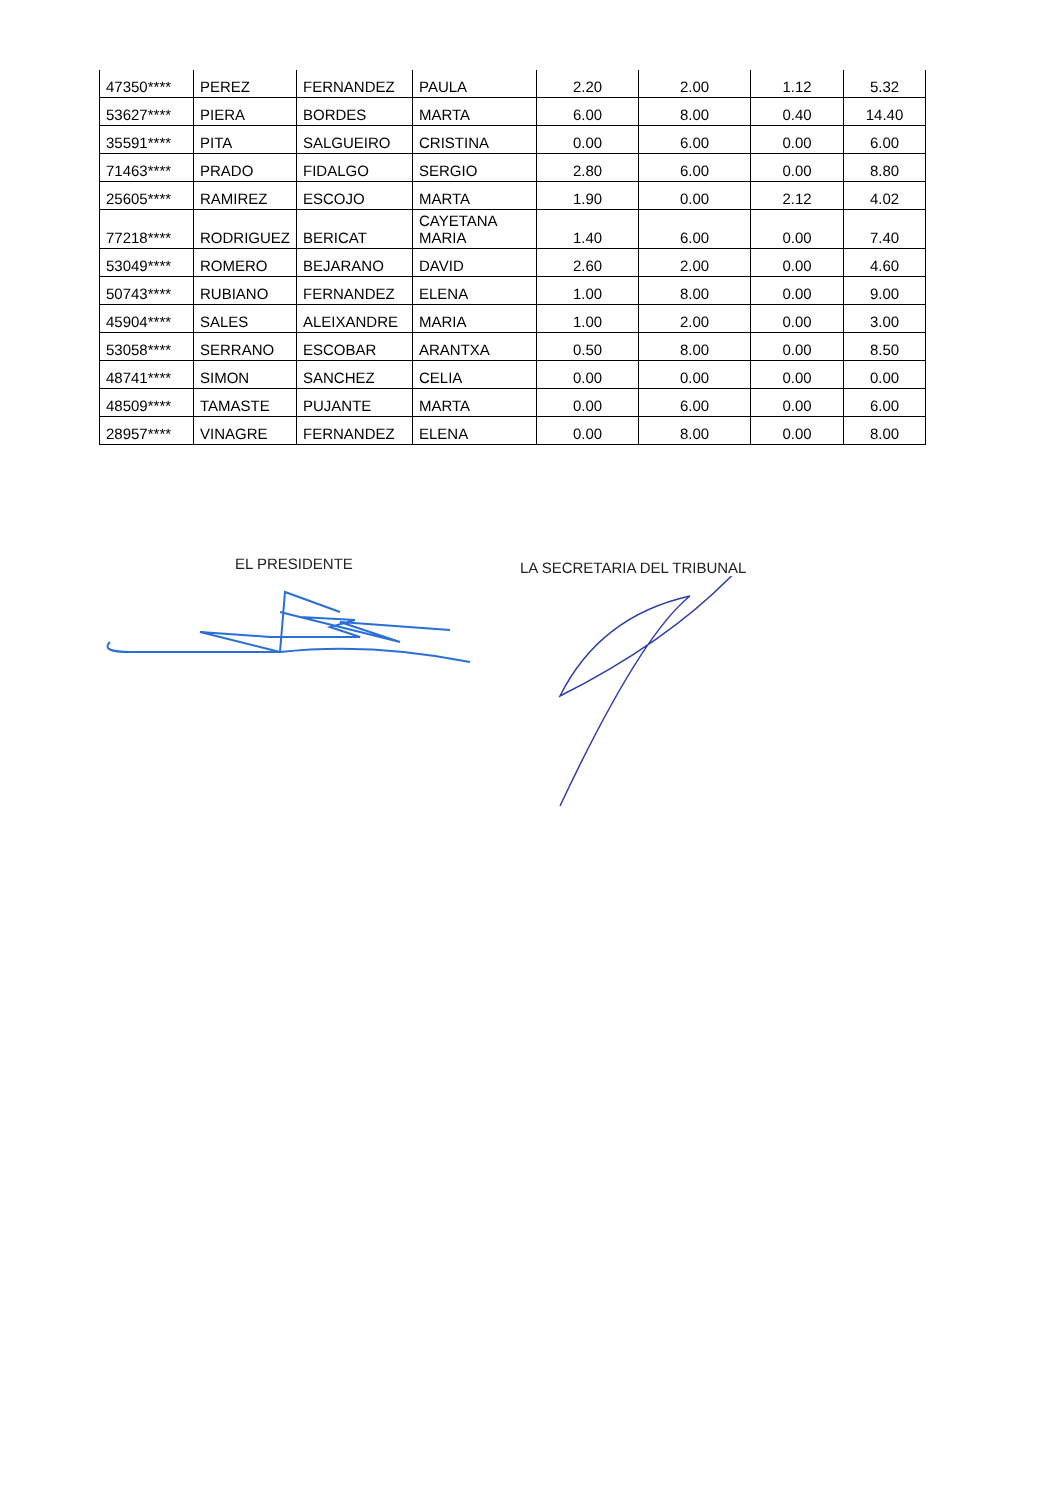| 47350**** | PEREZ | FERNANDEZ | PAULA | 2.20 | 2.00 | 1.12 | 5.32 |
| 53627**** | PIERA | BORDES | MARTA | 6.00 | 8.00 | 0.40 | 14.40 |
| 35591**** | PITA | SALGUEIRO | CRISTINA | 0.00 | 6.00 | 0.00 | 6.00 |
| 71463**** | PRADO | FIDALGO | SERGIO | 2.80 | 6.00 | 0.00 | 8.80 |
| 25605**** | RAMIREZ | ESCOJO | MARTA | 1.90 | 0.00 | 2.12 | 4.02 |
| 77218**** | RODRIGUEZ | BERICAT | CAYETANA MARIA | 1.40 | 6.00 | 0.00 | 7.40 |
| 53049**** | ROMERO | BEJARANO | DAVID | 2.60 | 2.00 | 0.00 | 4.60 |
| 50743**** | RUBIANO | FERNANDEZ | ELENA | 1.00 | 8.00 | 0.00 | 9.00 |
| 45904**** | SALES | ALEIXANDRE | MARIA | 1.00 | 2.00 | 0.00 | 3.00 |
| 53058**** | SERRANO | ESCOBAR | ARANTXA | 0.50 | 8.00 | 0.00 | 8.50 |
| 48741**** | SIMON | SANCHEZ | CELIA | 0.00 | 0.00 | 0.00 | 0.00 |
| 48509**** | TAMASTE | PUJANTE | MARTA | 0.00 | 6.00 | 0.00 | 6.00 |
| 28957**** | VINAGRE | FERNANDEZ | ELENA | 0.00 | 8.00 | 0.00 | 8.00 |
EL PRESIDENTE
LA SECRETARIA DEL TRIBUNAL